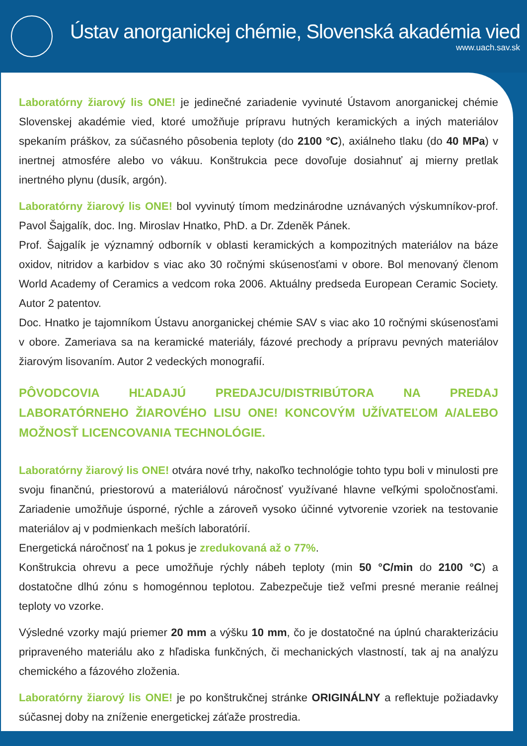Ústav anorganickej chémie, Slovenská akadémia vied
www.uach.sav.sk
Laboratórny žiarový lis ONE! je jedinečné zariadenie vyvinuté Ústavom anorganickej chémie Slovenskej akadémie vied, ktoré umožňuje prípravu hutných keramických a iných materiálov spekaním práškov, za súčasného pôsobenia teploty (do 2100 °C), axiálneho tlaku (do 40 MPa) v inertnej atmosfére alebo vo vákuu. Konštrukcia pece dovoľuje dosiahnuť aj mierny pretlak inertného plynu (dusík, argón).
Laboratórny žiarový lis ONE! bol vyvinutý tímom medzinárodne uznávaných výskumníkov-prof. Pavol Šajgalík, doc. Ing. Miroslav Hnatko, PhD. a Dr. Zdeněk Pánek.
Prof. Šajgalík je významný odborník v oblasti keramických a kompozitných materiálov na báze oxidov, nitridov a karbidov s viac ako 30 ročnými skúsenosťami v obore. Bol menovaný členom World Academy of Ceramics a vedcom roka 2006. Aktuálny predseda European Ceramic Society. Autor 2 patentov.
Doc. Hnatko je tajomníkom Ústavu anorganickej chémie SAV s viac ako 10 ročnými skúsenosťami v obore. Zameriava sa na keramické materiály, fázové prechody a prípravu pevných materiálov žiarovým lisovaním. Autor 2 vedeckých monografií.
PÔVODCOVIA HĽADAJÚ PREDAJCU/DISTRIBÚTORA NA PREDAJ LABORATÓRNEHO ŽIAROVÉHO LISU ONE! KONCOVÝM UŽÍVATEĽOM A/ALEBO MOŽNOSŤ LICENCOVANIA TECHNOLÓGIE.
Laboratórny žiarový lis ONE! otvára nové trhy, nakoľko technológie tohto typu boli v minulosti pre svoju finančnú, priestorovú a materiálovú náročnosť využívané hlavne veľkými spoločnosťami. Zariadenie umožňuje úsporné, rýchle a zároveň vysoko účinné vytvorenie vzoriek na testovanie materiálov aj v podmienkach meších laboratórií.
Energetická náročnosť na 1 pokus je zredukovaná až o 77%.
Konštrukcia ohrevu a pece umožňuje rýchly nábeh teploty (min 50 °C/min do 2100 °C) a dostatočne dlhú zónu s homogénnou teplotou. Zabezpečuje tiež veľmi presné meranie reálnej teploty vo vzorke.
Výsledné vzorky majú priemer 20 mm a výšku 10 mm, čo je dostatočné na úplnú charakterizáciu pripraveného materiálu ako z hľadiska funkčných, či mechanických vlastností, tak aj na analýzu chemického a fázového zloženia.
Laboratórny žiarový lis ONE! je po konštrukčnej stránke ORIGINÁLNY a reflektuje požiadavky súčasnej doby na zníženie energetickej záťaže prostredia.